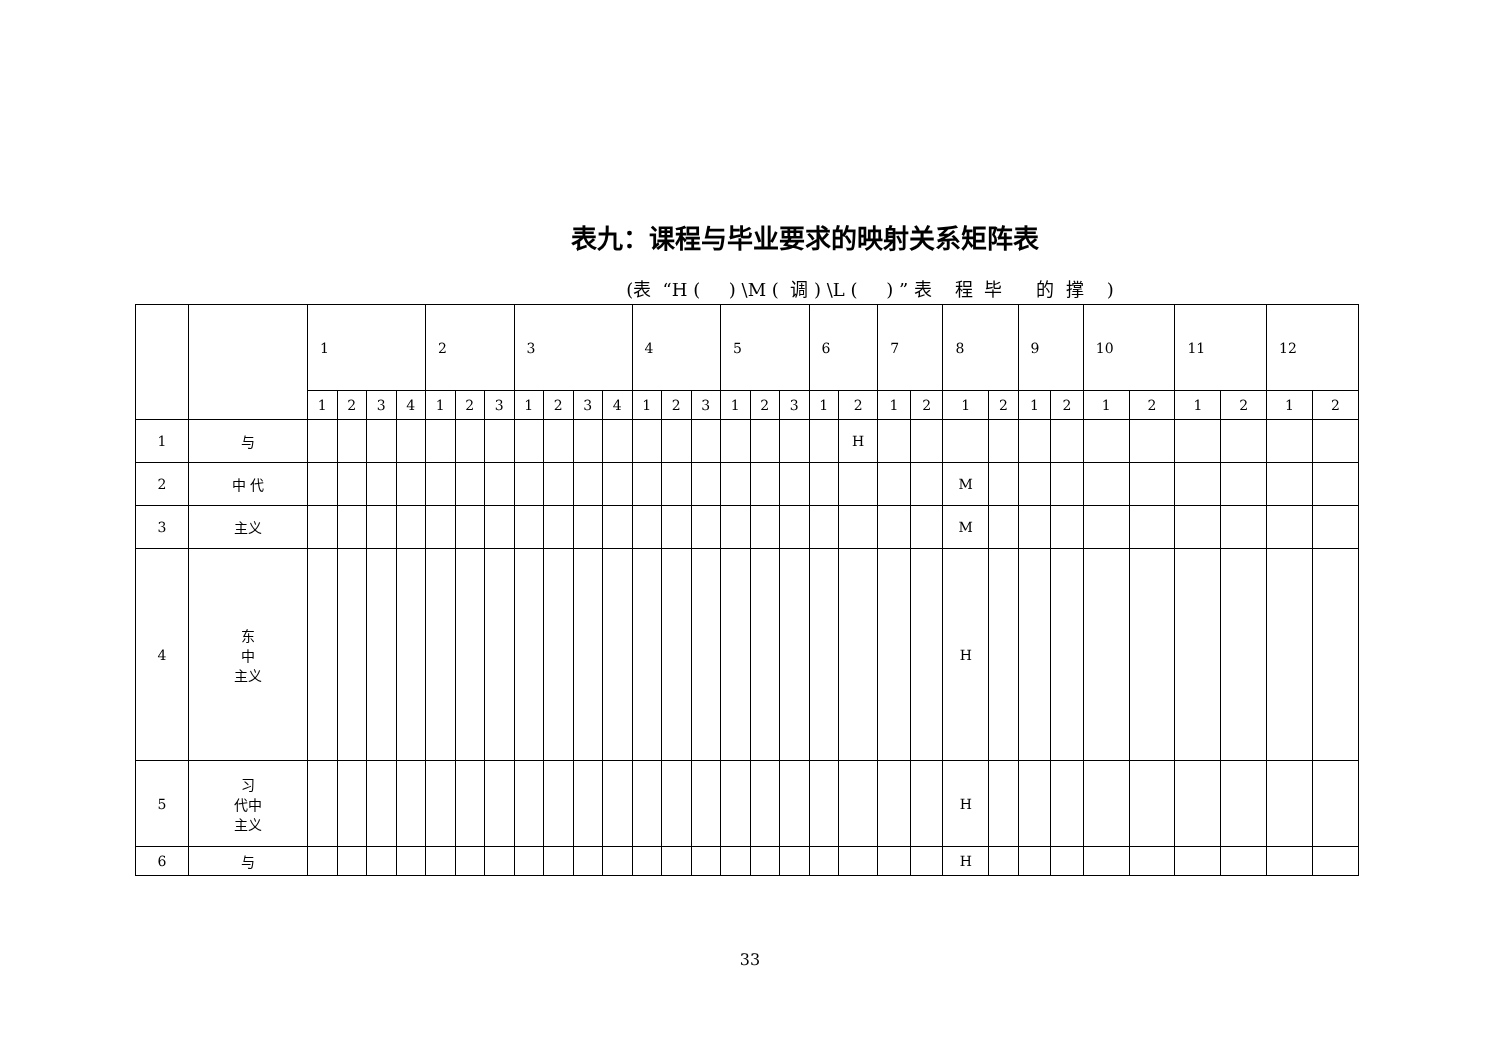表九：课程与毕业要求的映射关系矩阵表
(表 “H ( ) \M ( 调 ) \L ( ) ” 表 程 毕 的 撑 )
| | | 1 | | | | 2 | | | 3 | | | | 4 | | | 5 | | | 6 | | 7 | | 8 | | 9 | | 10 | | 11 | | 12 | |
| | | 1 | 2 | 3 | 4 | 1 | 2 | 3 | 1 | 2 | 3 | 4 | 1 | 2 | 3 | 1 | 2 | 3 | 1 | 2 | 1 | 2 | 1 | 2 | 1 | 2 | 1 | 2 | 1 | 2 | 1 | 2 |
| 1 | 与 | | | | | | | | | | | | | | | | | | | H | | | | | | | | | | | | |
| 2 | 中 代 | | | | | | | | | | | | | | | | | | | | | | M | | | | | | | | | |
| 3 | 主义 | | | | | | | | | | | | | | | | | | | | | | M | | | | | | | | | |
| 4 | 东 中 主义 | | | | | | | | | | | | | | | | | | | | | | H | | | | | | | | | |
| 5 | 习 代中 主义 | | | | | | | | | | | | | | | | | | | | | | H | | | | | | | | | |
| 6 | 与 | | | | | | | | | | | | | | | | | | | | | | H | | | | | | | | | |
33